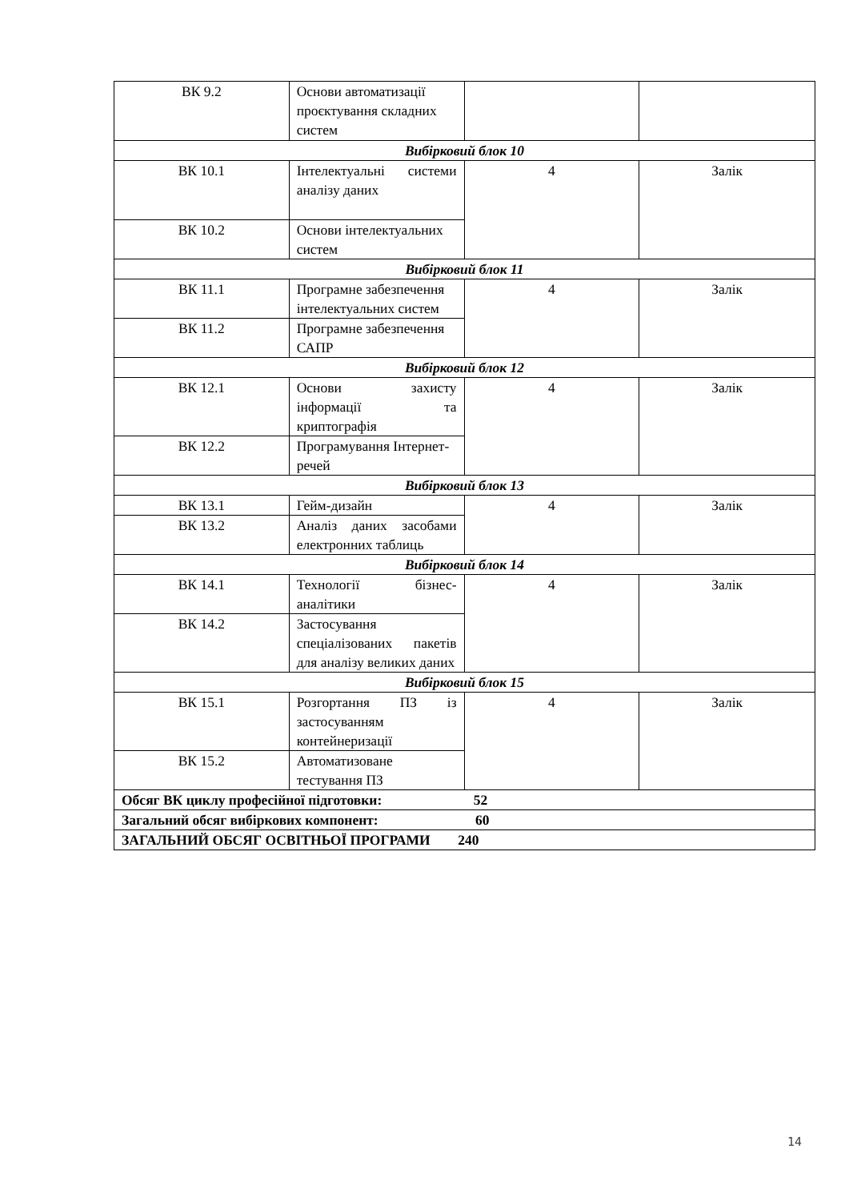| ВК 9.2 | Основи автоматизації проєктування складних систем | | |
| Вибірковий блок 10 | | | |
| ВК 10.1 | Інтелектуальні системи аналізу даних | 4 | Залік |
| ВК 10.2 | Основи інтелектуальних систем | | |
| Вибірковий блок 11 | | | |
| ВК 11.1 | Програмне забезпечення інтелектуальних систем | 4 | Залік |
| ВК 11.2 | Програмне забезпечення САПР | | |
| Вибірковий блок 12 | | | |
| ВК 12.1 | Основи захисту інформації та криптографія | 4 | Залік |
| ВК 12.2 | Програмування Інтернет-речей | | |
| Вибірковий блок 13 | | | |
| ВК 13.1 | Гейм-дизайн | 4 | Залік |
| ВК 13.2 | Аналіз даних засобами електронних таблиць | | |
| Вибірковий блок 14 | | | |
| ВК 14.1 | Технології бізнес-аналітики | 4 | Залік |
| ВК 14.2 | Застосування спеціалізованих пакетів для аналізу великих даних | | |
| Вибірковий блок 15 | | | |
| ВК 15.1 | Розгортання ПЗ із застосуванням контейнеризації | 4 | Залік |
| ВК 15.2 | Автоматизоване тестування ПЗ | | |
| Обсяг ВК циклу професійної підготовки: 52 | | | |
| Загальний обсяг вибіркових компонент: 60 | | | |
| ЗАГАЛЬНИЙ ОБСЯГ ОСВІТНЬОЇ ПРОГРАМИ 240 | | | |
14